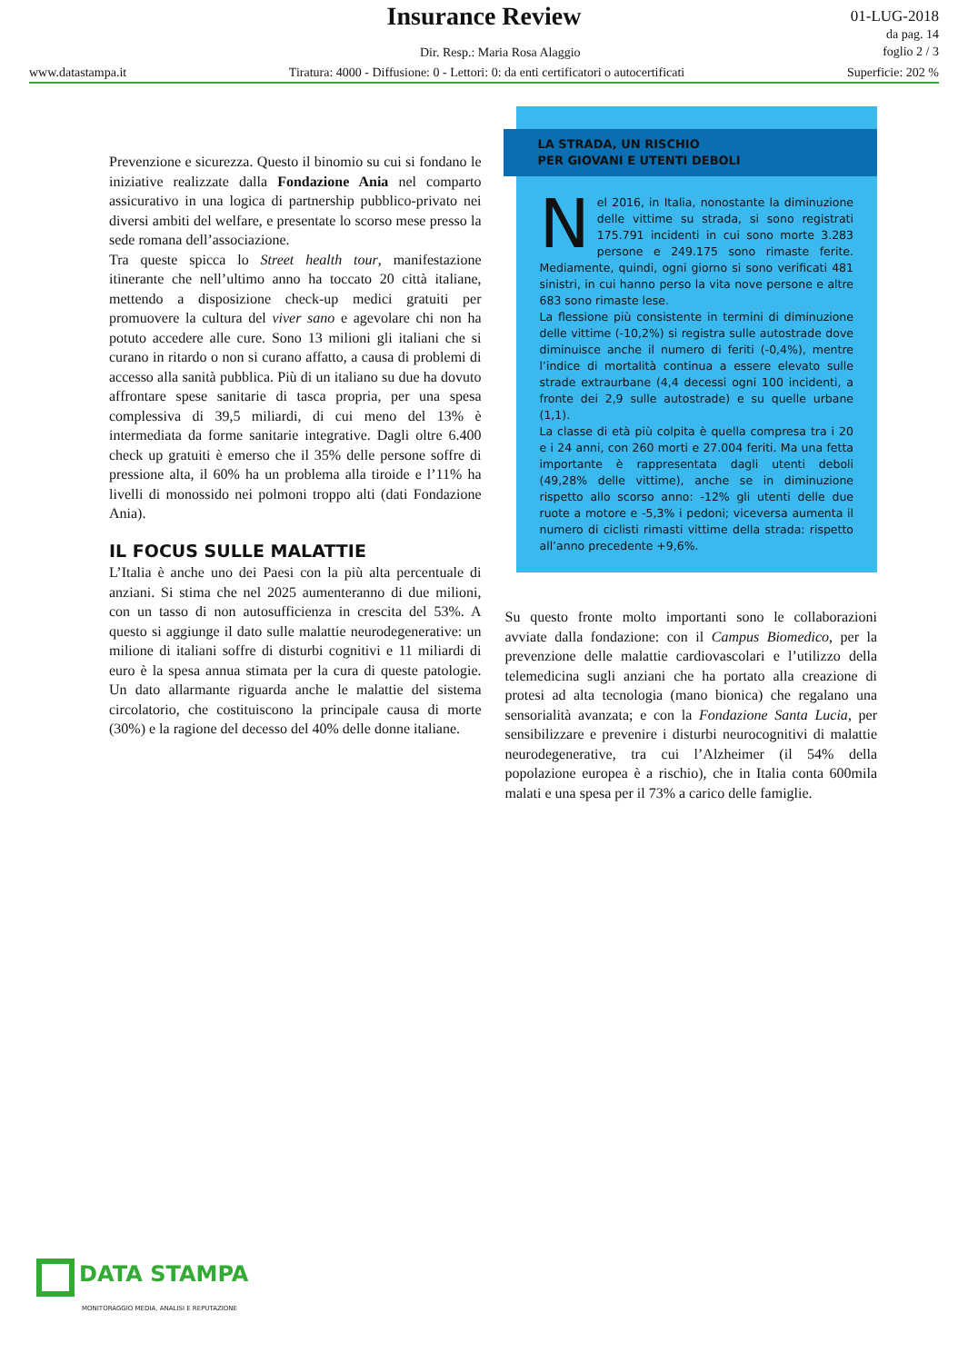Insurance Review
Dir. Resp.: Maria Rosa Alaggio
01-LUG-2018
da pag. 14
foglio 2 / 3
www.datastampa.it Tiratura: 4000 - Diffusione: 0 - Lettori: 0: da enti certificatori o autocertificati Superficie: 202 %
Prevenzione e sicurezza. Questo il binomio su cui si fondano le iniziative realizzate dalla Fondazione Ania nel comparto assicurativo in una logica di partnership pubblico-privato nei diversi ambiti del welfare, e presentate lo scorso mese presso la sede romana dell’associazione.
Tra queste spicca lo Street health tour, manifestazione itinerante che nell’ultimo anno ha toccato 20 città italiane, mettendo a disposizione check-up medici gratuiti per promuovere la cultura del viver sano e agevolare chi non ha potuto accedere alle cure. Sono 13 milioni gli italiani che si curano in ritardo o non si curano affatto, a causa di problemi di accesso alla sanità pubblica. Più di un italiano su due ha dovuto affrontare spese sanitarie di tasca propria, per una spesa complessiva di 39,5 miliardi, di cui meno del 13% è intermediata da forme sanitarie integrative. Dagli oltre 6.400 check up gratuiti è emerso che il 35% delle persone soffre di pressione alta, il 60% ha un problema alla tiroide e l’11% ha livelli di monossido nei polmoni troppo alti (dati Fondazione Ania).
IL FOCUS SULLE MALATTIE
L’Italia è anche uno dei Paesi con la più alta percentuale di anziani. Si stima che nel 2025 aumenteranno di due milioni, con un tasso di non autosufficienza in crescita del 53%. A questo si aggiunge il dato sulle malattie neurodegenerative: un milione di italiani soffre di disturbi cognitivi e 11 miliardi di euro è la spesa annua stimata per la cura di queste patologie. Un dato allarmante riguarda anche le malattie del sistema circolatorio, che costituiscono la principale causa di morte (30%) e la ragione del decesso del 40% delle donne italiane.
LA STRADA, UN RISCHIO
PER GIOVANI E UTENTI DEBOLI
Nel 2016, in Italia, nonostante la diminuzione delle vittime su strada, si sono registrati 175.791 incidenti in cui sono morte 3.283 persone e 249.175 sono rimaste ferite. Mediamente, quindi, ogni giorno si sono verificati 481 sinistri, in cui hanno perso la vita nove persone e altre 683 sono rimaste lese.
La flessione più consistente in termini di diminuzione delle vittime (-10,2%) si registra sulle autostrade dove diminuisce anche il numero di feriti (-0,4%), mentre l’indice di mortalità continua a essere elevato sulle strade extraurbane (4,4 decessi ogni 100 incidenti, a fronte dei 2,9 sulle autostrade) e su quelle urbane (1,1).
La classe di età più colpita è quella compresa tra i 20 e i 24 anni, con 260 morti e 27.004 feriti. Ma una fetta importante è rappresentata dagli utenti deboli (49,28% delle vittime), anche se in diminuzione rispetto allo scorso anno: -12% gli utenti delle due ruote a motore e -5,3% i pedoni; viceversa aumenta il numero di ciclisti rimasti vittime della strada: rispetto all’anno precedente +9,6%.
Su questo fronte molto importanti sono le collaborazioni avviate dalla fondazione: con il Campus Biomedico, per la prevenzione delle malattie cardiovascolari e l’utilizzo della telemedicina sugli anziani che ha portato alla creazione di protesi ad alta tecnologia (mano bionica) che regalano una sensorialità avanzata; e con la Fondazione Santa Lucia, per sensibilizzare e prevenire i disturbi neurocognitivi di malattie neurodegenerative, tra cui l’Alzheimer (il 54% della popolazione europea è a rischio), che in Italia conta 600mila malati e una spesa per il 73% a carico delle famiglie.
DATA STAMPA
MONITORAGGIO MEDIA, ANALISI E REPUTAZIONE